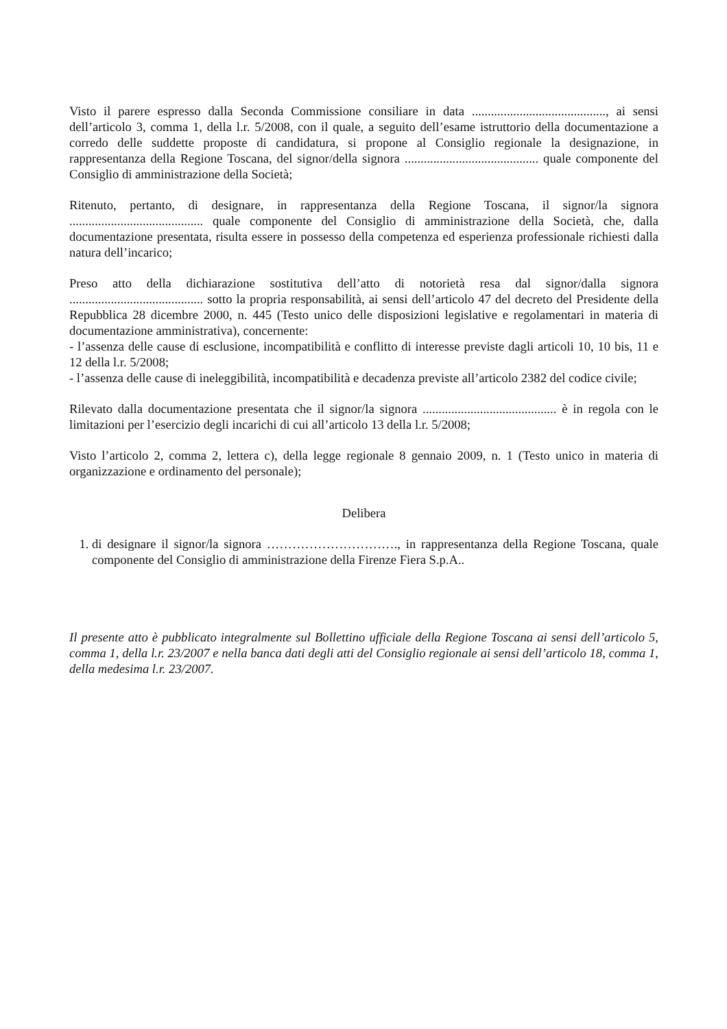Visto il parere espresso dalla Seconda Commissione consiliare in data .........................................., ai sensi dell’articolo 3, comma 1, della l.r. 5/2008, con il quale, a seguito dell’esame istruttorio della documentazione a corredo delle suddette proposte di candidatura, si propone al Consiglio regionale la designazione, in rappresentanza della Regione Toscana, del signor/della signora .......................................... quale componente del Consiglio di amministrazione della Società;
Ritenuto, pertanto, di designare, in rappresentanza della Regione Toscana, il signor/la signora .......................................... quale componente del Consiglio di amministrazione della Società, che, dalla documentazione presentata, risulta essere in possesso della competenza ed esperienza professionale richiesti dalla natura dell’incarico;
Preso atto della dichiarazione sostitutiva dell’atto di notorietà resa dal signor/dalla signora .......................................... sotto la propria responsabilità, ai sensi dell’articolo 47 del decreto del Presidente della Repubblica 28 dicembre 2000, n. 445 (Testo unico delle disposizioni legislative e regolamentari in materia di documentazione amministrativa), concernente:
- l’assenza delle cause di esclusione, incompatibilità e conflitto di interesse previste dagli articoli 10, 10 bis, 11 e 12 della l.r. 5/2008;
- l’assenza delle cause di ineleggibilità, incompatibilità e decadenza previste all’articolo 2382 del codice civile;
Rilevato dalla documentazione presentata che il signor/la signora .......................................... è in regola con le limitazioni per l’esercizio degli incarichi di cui all’articolo 13 della l.r. 5/2008;
Visto l’articolo 2, comma 2, lettera c), della legge regionale 8 gennaio 2009, n. 1 (Testo unico in materia di organizzazione e ordinamento del personale);
Delibera
1. di designare il signor/la signora …………………………., in rappresentanza della Regione Toscana, quale componente del Consiglio di amministrazione della Firenze Fiera S.p.A..
Il presente atto è pubblicato integralmente sul Bollettino ufficiale della Regione Toscana ai sensi dell’articolo 5, comma 1, della l.r. 23/2007 e nella banca dati degli atti del Consiglio regionale ai sensi dell’articolo 18, comma 1, della medesima l.r. 23/2007.